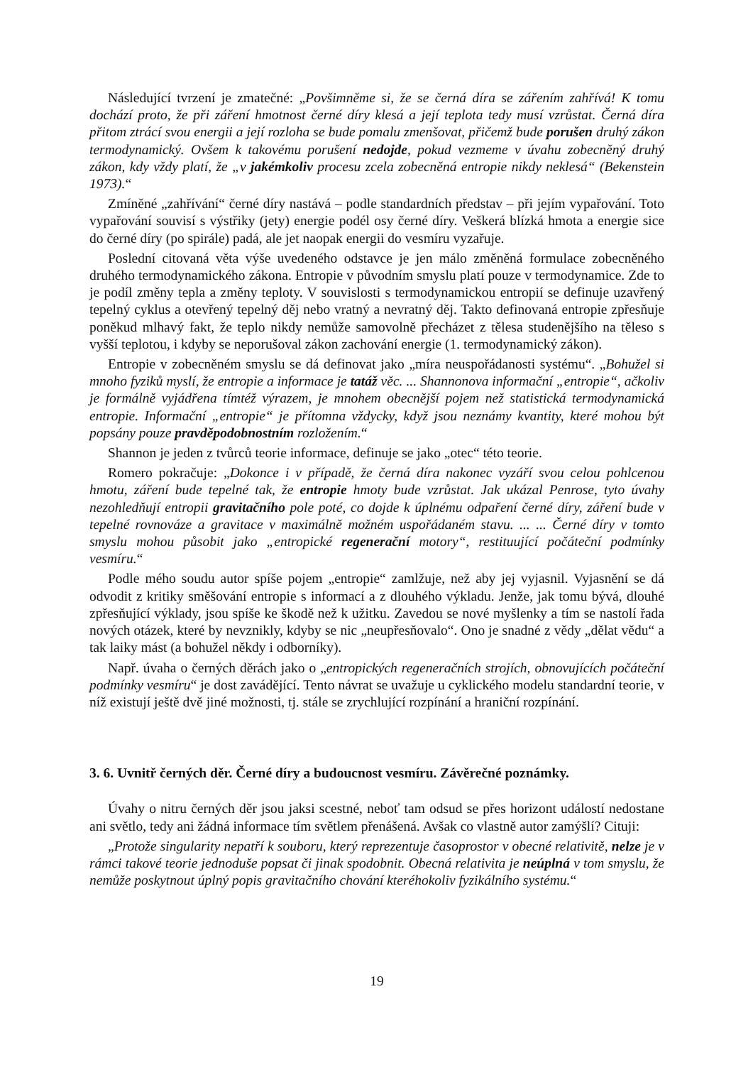Následující tvrzení je zmatečné: „Povšimněme si, že se černá díra se zářením zahřívá! K tomu dochází proto, že při záření hmotnost černé díry klesá a její teplota tedy musí vzrůstat. Černá díra přitom ztrácí svou energii a její rozloha se bude pomalu zmenšovat, přičemž bude porušen druhý zákon termodynamický. Ovšem k takovému porušení nedojde, pokud vezmeme v úvahu zobecněný druhý zákon, kdy vždy platí, že „v jakémkoliv procesu zcela zobecněná entropie nikdy neklesá“ (Bekenstein 1973).“
Zmíněné „zahřívání“ černé díry nastává – podle standardních představ – při jejím vypařování. Toto vypařování souvisí s výstřiky (jety) energie podél osy černé díry. Veškerá blízká hmota a energie sice do černé díry (po spirále) padá, ale jet naopak energii do vesmíru vyzařuje.
Poslední citovaná věta výše uvedeného odstavce je jen málo změněná formulace zobecněného druhého termodynamického zákona. Entropie v původním smyslu platí pouze v termodynamice. Zde to je podíl změny tepla a změny teploty. V souvislosti s termodynamickou entropií se definuje uzavřený tepelný cyklus a otevřený tepelný děj nebo vratný a nevratný děj. Takto definovaná entropie zpřesňuje poněkud mlhavý fakt, že teplo nikdy nemůže samovolně přecházet z tělesa studenějšího na těleso s vyšší teplotou, i kdyby se neporušoval zákon zachování energie (1. termodynamický zákon).
Entropie v zobecněném smyslu se dá definovat jako „míra neuspořádanosti systému“. „Bohužel si mnoho fyziků myslí, že entropie a informace je tatáž věc. ... Shannonova informační „entropie“, ačkoliv je formálně vyjádřena tímtéž výrazem, je mnohem obecnější pojem než statistická termodynamická entropie. Informační „entropie“ je přítomna vždycky, když jsou neznámy kvantity, které mohou být popsány pouze pravděpodobnostním rozložením.“
Shannon je jeden z tvůrců teorie informace, definuje se jako „otec“ této teorie.
Romero pokračuje: „Dokonce i v případě, že černá díra nakonec vyzáří svou celou pohlcenou hmotu, záření bude tepelné tak, že entropie hmoty bude vzrůstat. Jak ukázal Penrose, tyto úvahy nezohledňují entropii gravitačního pole poté, co dojde k úplnému odpaření černé díry, záření bude v tepelné rovnováze a gravitace v maximálně možném uspořádaném stavu. ... ... Černé díry v tomto smyslu mohou působit jako „entropické regenerační motory“, restituující počáteční podmínky vesmíru.“
Podle mého soudu autor spíše pojem „entropie“ zamlžuje, než aby jej vyjasnil. Vyjasnění se dá odvodit z kritiky směšování entropie s informací a z dlouhého výkladu. Jenže, jak tomu bývá, dlouhé zpřesňující výklady, jsou spíše ke škodě než k užitku. Zavedou se nové myšlenky a tím se nastolí řada nových otázek, které by nevznikly, kdyby se nic „neupřesňovalo“. Ono je snadné z vědy „dělat vědu“ a tak laiky mást (a bohužel někdy i odborníky).
Např. úvaha o černých děrách jako o „entropických regeneračních strojích, obnovujících počáteční podmínky vesmíru“ je dost zavádějící. Tento návrat se uvažuje u cyklického modelu standardní teorie, v níž existují ještě dvě jiné možnosti, tj. stále se zrychlující rozpínání a hraniční rozpínání.
3. 6. Uvnitř černých děr. Černé díry a budoucnost vesmíru. Závěrečné poznámky.
Úvahy o nitru černých děr jsou jaksi scestné, neboť tam odsud se přes horizont událostí nedostane ani světlo, tedy ani žádná informace tím světlem přenášená. Avšak co vlastně autor zamýšlí? Cituji:
„Protože singularity nepatří k souboru, který reprezentuje časoprostor v obecné relativitě, nelze je v rámci takové teorie jednoduše popsat či jinak spodobnit. Obecná relativita je neúplná v tom smyslu, že nemůže poskytnout úplný popis gravitačního chování kteréhokoliv fyzikálního systému.“
19